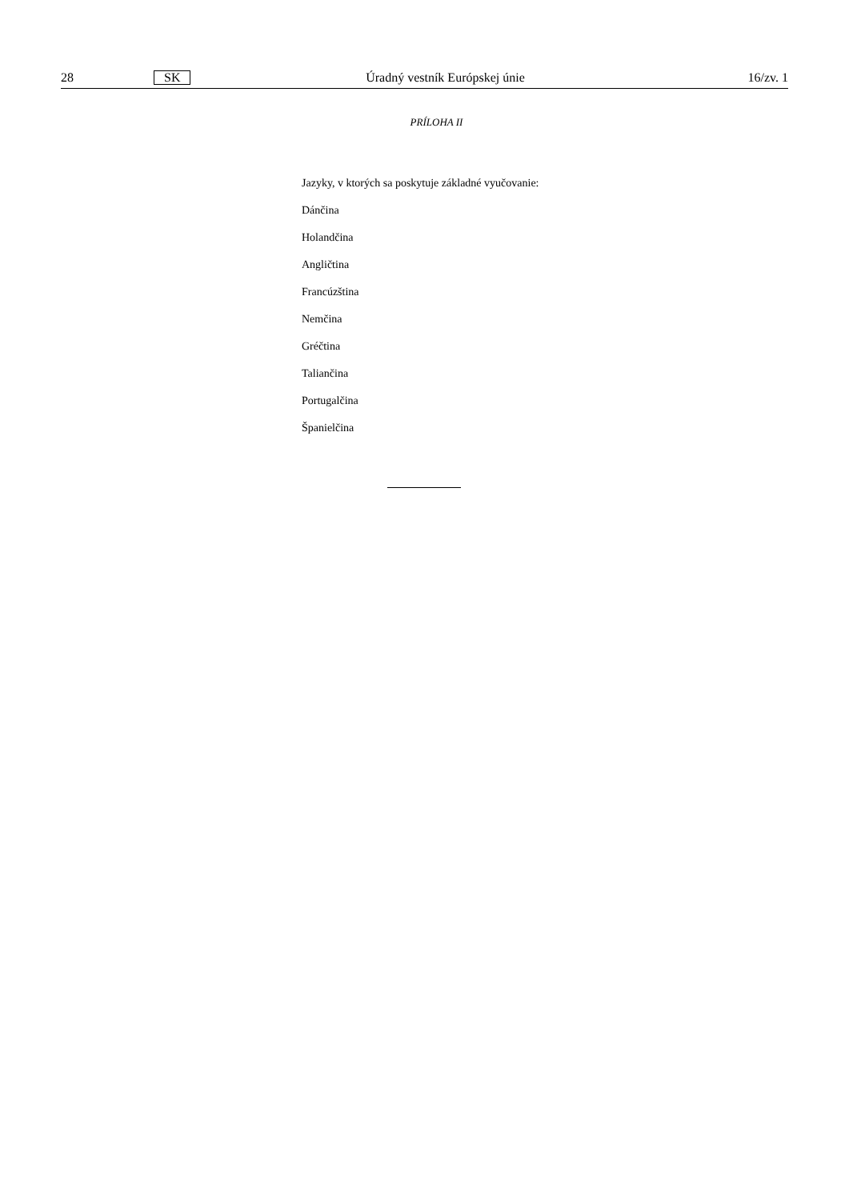28 SK Úradný vestník Európskej únie 16/zv. 1
PRÍLOHA II
Jazyky, v ktorých sa poskytuje základné vyučovanie:
Dánčina
Holandčina
Angličtina
Francúzština
Nemčina
Gréčtina
Taliančina
Portugalčina
Španielčina